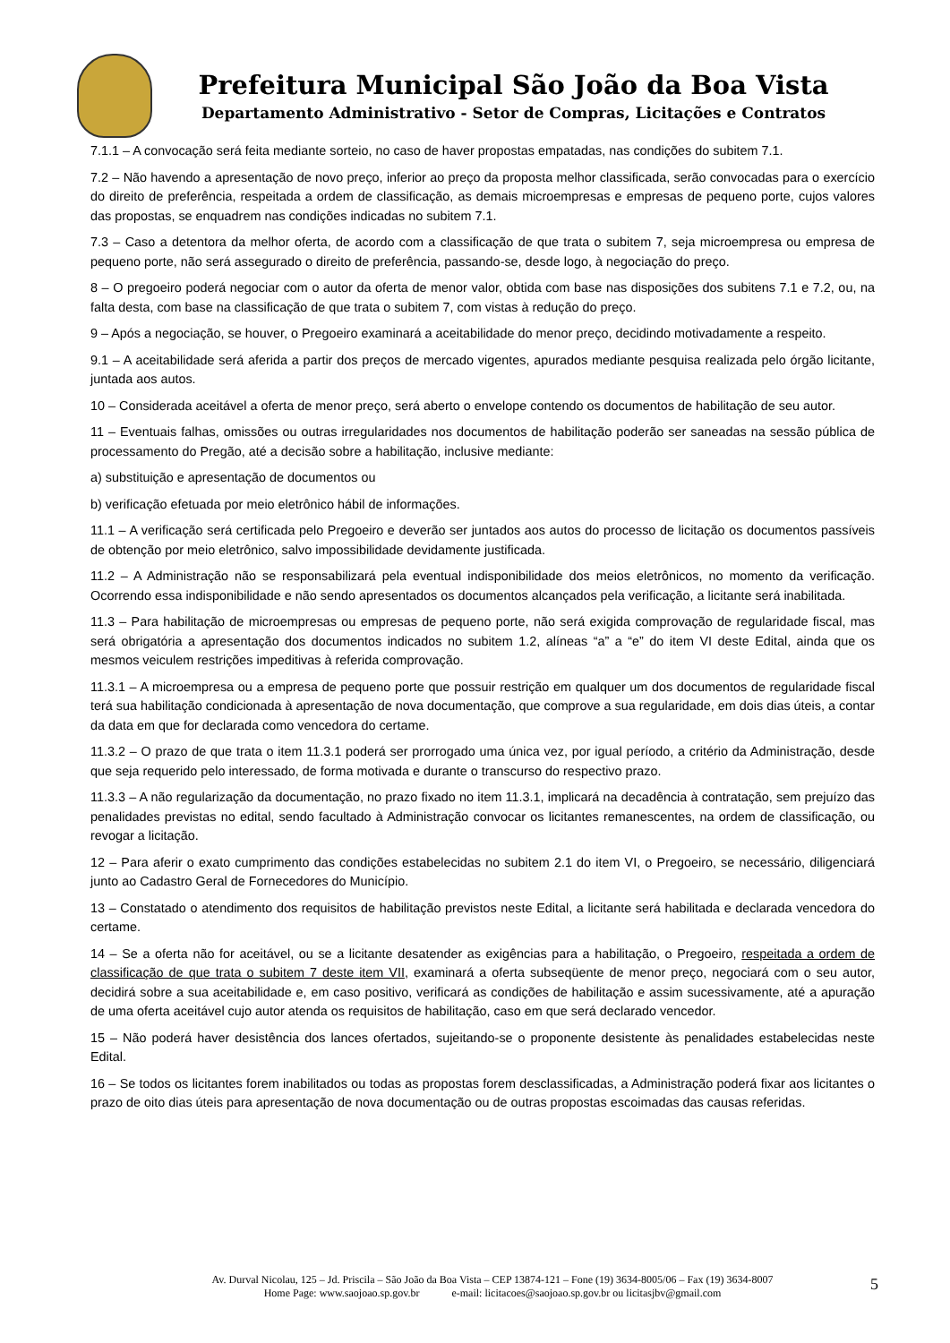Prefeitura Municipal São João da Boa Vista
Departamento Administrativo - Setor de Compras, Licitações e Contratos
7.1.1 – A convocação será feita mediante sorteio, no caso de haver propostas empatadas, nas condições do subitem 7.1.
7.2 – Não havendo a apresentação de novo preço, inferior ao preço da proposta melhor classificada, serão convocadas para o exercício do direito de preferência, respeitada a ordem de classificação, as demais microempresas e empresas de pequeno porte, cujos valores das propostas, se enquadrem nas condições indicadas no subitem 7.1.
7.3 – Caso a detentora da melhor oferta, de acordo com a classificação de que trata o subitem 7, seja microempresa ou empresa de pequeno porte, não será assegurado o direito de preferência, passando-se, desde logo, à negociação do preço.
8 – O pregoeiro poderá negociar com o autor da oferta de menor valor, obtida com base nas disposições dos subitens 7.1 e 7.2, ou, na falta desta, com base na classificação de que trata o subitem 7, com vistas à redução do preço.
9 – Após a negociação, se houver, o Pregoeiro examinará a aceitabilidade do menor preço, decidindo motivadamente a respeito.
9.1 – A aceitabilidade será aferida a partir dos preços de mercado vigentes, apurados mediante pesquisa realizada pelo órgão licitante, juntada aos autos.
10 – Considerada aceitável a oferta de menor preço, será aberto o envelope contendo os documentos de habilitação de seu autor.
11 – Eventuais falhas, omissões ou outras irregularidades nos documentos de habilitação poderão ser saneadas na sessão pública de processamento do Pregão, até a decisão sobre a habilitação, inclusive mediante:
a) substituição e apresentação de documentos ou
b) verificação efetuada por meio eletrônico hábil de informações.
11.1 – A verificação será certificada pelo Pregoeiro e deverão ser juntados aos autos do processo de licitação os documentos passíveis de obtenção por meio eletrônico, salvo impossibilidade devidamente justificada.
11.2 – A Administração não se responsabilizará pela eventual indisponibilidade dos meios eletrônicos, no momento da verificação. Ocorrendo essa indisponibilidade e não sendo apresentados os documentos alcançados pela verificação, a licitante será inabilitada.
11.3 – Para habilitação de microempresas ou empresas de pequeno porte, não será exigida comprovação de regularidade fiscal, mas será obrigatória a apresentação dos documentos indicados no subitem 1.2, alíneas “a” a “e” do item VI deste Edital, ainda que os mesmos veiculem restrições impeditivas à referida comprovação.
11.3.1 – A microempresa ou a empresa de pequeno porte que possuir restrição em qualquer um dos documentos de regularidade fiscal terá sua habilitação condicionada à apresentação de nova documentação, que comprove a sua regularidade, em dois dias úteis, a contar da data em que for declarada como vencedora do certame.
11.3.2 – O prazo de que trata o item 11.3.1 poderá ser prorrogado uma única vez, por igual período, a critério da Administração, desde que seja requerido pelo interessado, de forma motivada e durante o transcurso do respectivo prazo.
11.3.3 – A não regularização da documentação, no prazo fixado no item 11.3.1, implicará na decadência à contratação, sem prejuízo das penalidades previstas no edital, sendo facultado à Administração convocar os licitantes remanescentes, na ordem de classificação, ou revogar a licitação.
12 – Para aferir o exato cumprimento das condições estabelecidas no subitem 2.1 do item VI, o Pregoeiro, se necessário, diligenciará junto ao Cadastro Geral de Fornecedores do Município.
13 – Constatado o atendimento dos requisitos de habilitação previstos neste Edital, a licitante será habilitada e declarada vencedora do certame.
14 – Se a oferta não for aceitável, ou se a licitante desatender as exigências para a habilitação, o Pregoeiro, respeitada a ordem de classificação de que trata o subitem 7 deste item VII, examinará a oferta subseqüente de menor preço, negociará com o seu autor, decidirá sobre a sua aceitabilidade e, em caso positivo, verificará as condições de habilitação e assim sucessivamente, até a apuração de uma oferta aceitável cujo autor atenda os requisitos de habilitação, caso em que será declarado vencedor.
15 – Não poderá haver desistência dos lances ofertados, sujeitando-se o proponente desistente às penalidades estabelecidas neste Edital.
16 – Se todos os licitantes forem inabilitados ou todas as propostas forem desclassificadas, a Administração poderá fixar aos licitantes o prazo de oito dias úteis para apresentação de nova documentação ou de outras propostas escoimadas das causas referidas.
Av. Durval Nicolau, 125 – Jd. Priscila – São João da Boa Vista – CEP 13874-121 – Fone (19) 3634-8005/06 – Fax (19) 3634-8007
Home Page: www.saojoao.sp.gov.br e-mail: licitacoes@saojoao.sp.gov.br ou licitasjbv@gmail.com
5